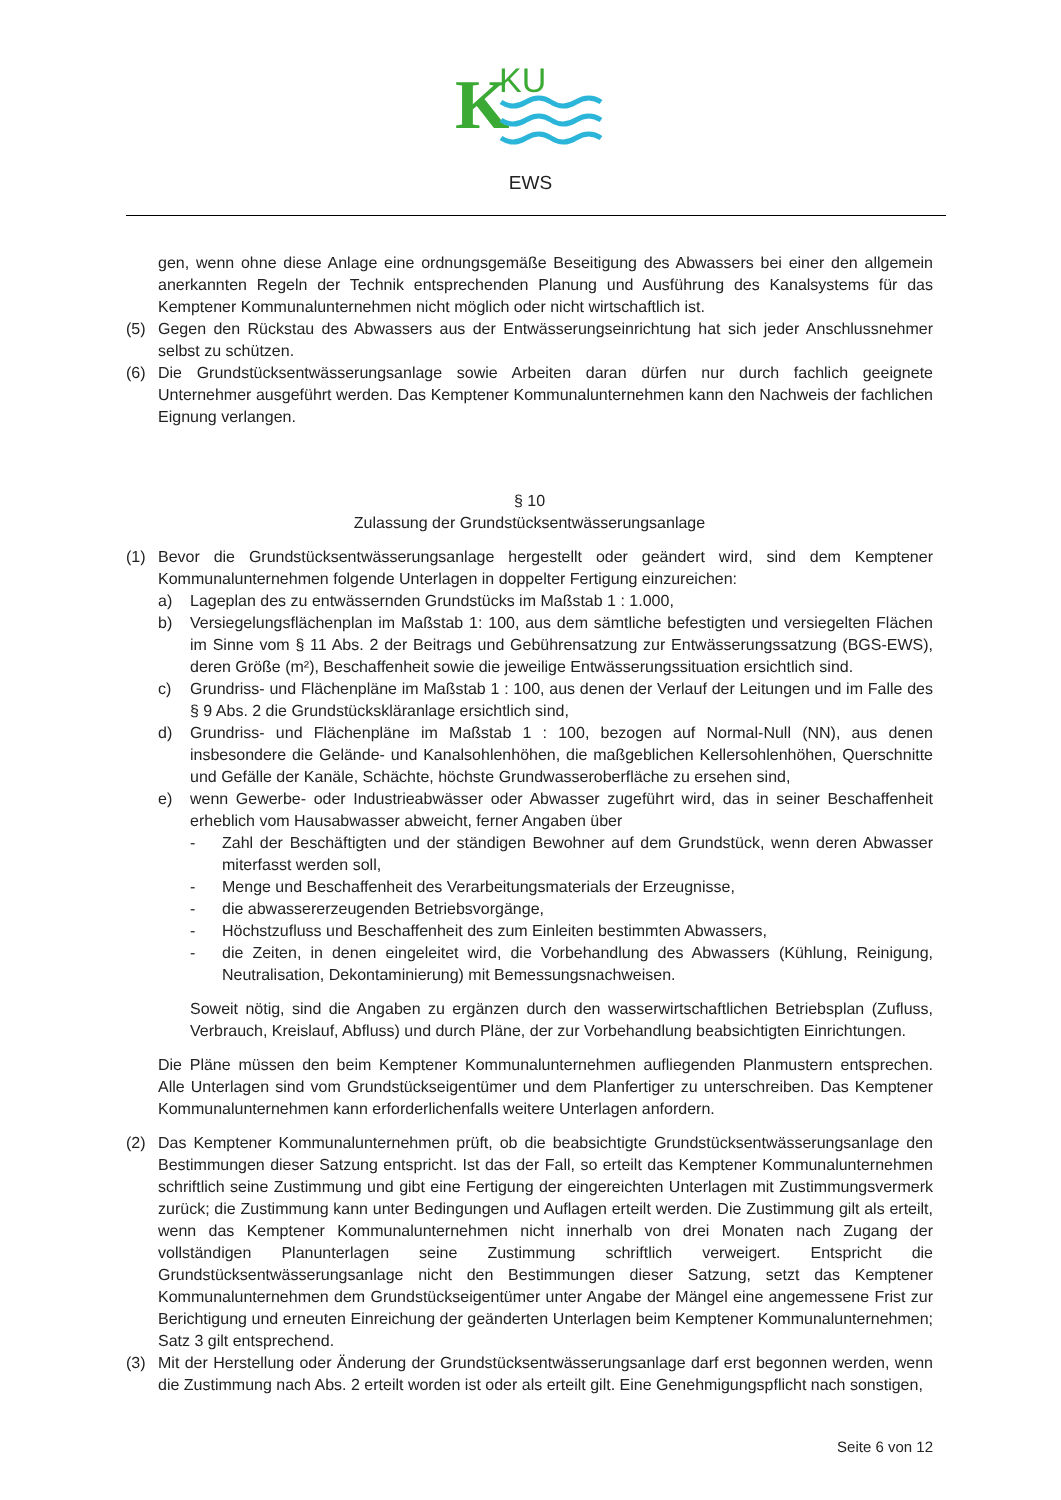K
KU
EWS
gen, wenn ohne diese Anlage eine ordnungsgemäße Beseitigung des Abwassers bei einer den allgemein anerkannten Regeln der Technik entsprechenden Planung und Ausführung des Kanalsystems für das Kemptener Kommunalunternehmen nicht möglich oder nicht wirtschaftlich ist.
(5) Gegen den Rückstau des Abwassers aus der Entwässerungseinrichtung hat sich jeder Anschlussnehmer selbst zu schützen.
(6) Die Grundstücksentwässerungsanlage sowie Arbeiten daran dürfen nur durch fachlich geeignete Unternehmer ausgeführt werden. Das Kemptener Kommunalunternehmen kann den Nachweis der fachlichen Eignung verlangen.
§ 10
Zulassung der Grundstücksentwässerungsanlage
(1) Bevor die Grundstücksentwässerungsanlage hergestellt oder geändert wird, sind dem Kemptener Kommunalunternehmen folgende Unterlagen in doppelter Fertigung einzureichen:
a) Lageplan des zu entwässernden Grundstücks im Maßstab 1 : 1.000,
b) Versiegelungsflächenplan im Maßstab 1: 100, aus dem sämtliche befestigten und versiegelten Flächen im Sinne vom § 11 Abs. 2 der Beitrags und Gebührensatzung zur Entwässerungssatzung (BGS-EWS), deren Größe (m²), Beschaffenheit sowie die jeweilige Entwässerungssituation ersichtlich sind.
c) Grundriss- und Flächenpläne im Maßstab 1 : 100, aus denen der Verlauf der Leitungen und im Falle des § 9 Abs. 2 die Grundstückskläranlage ersichtlich sind,
d) Grundriss- und Flächenpläne im Maßstab 1 : 100, bezogen auf Normal-Null (NN), aus denen insbesondere die Gelände- und Kanalsohlenhöhen, die maßgeblichen Kellersohlenhöhen, Querschnitte und Gefälle der Kanäle, Schächte, höchste Grundwasseroberfläche zu ersehen sind,
e) wenn Gewerbe- oder Industrieabwässer oder Abwasser zugeführt wird, das in seiner Beschaffenheit erheblich vom Hausabwasser abweicht, ferner Angaben über
- Zahl der Beschäftigten und der ständigen Bewohner auf dem Grundstück, wenn deren Abwasser miterfasst werden soll,
- Menge und Beschaffenheit des Verarbeitungsmaterials der Erzeugnisse,
- die abwassererzeugenden Betriebsvorgänge,
- Höchstzufluss und Beschaffenheit des zum Einleiten bestimmten Abwassers,
- die Zeiten, in denen eingeleitet wird, die Vorbehandlung des Abwassers (Kühlung, Reinigung, Neutralisation, Dekontaminierung) mit Bemessungsnachweisen.
Soweit nötig, sind die Angaben zu ergänzen durch den wasserwirtschaftlichen Betriebsplan (Zufluss, Verbrauch, Kreislauf, Abfluss) und durch Pläne, der zur Vorbehandlung beabsichtigten Einrichtungen.
Die Pläne müssen den beim Kemptener Kommunalunternehmen aufliegenden Planmustern entsprechen. Alle Unterlagen sind vom Grundstückseigentümer und dem Planfertiger zu unterschreiben. Das Kemptener Kommunalunternehmen kann erforderlichenfalls weitere Unterlagen anfordern.
(2) Das Kemptener Kommunalunternehmen prüft, ob die beabsichtigte Grundstücksentwässerungsanlage den Bestimmungen dieser Satzung entspricht. Ist das der Fall, so erteilt das Kemptener Kommunalunternehmen schriftlich seine Zustimmung und gibt eine Fertigung der eingereichten Unterlagen mit Zustimmungsvermerk zurück; die Zustimmung kann unter Bedingungen und Auflagen erteilt werden. Die Zustimmung gilt als erteilt, wenn das Kemptener Kommunalunternehmen nicht innerhalb von drei Monaten nach Zugang der vollständigen Planunterlagen seine Zustimmung schriftlich verweigert. Entspricht die Grundstücksentwässerungsanlage nicht den Bestimmungen dieser Satzung, setzt das Kemptener Kommunalunternehmen dem Grundstückseigentümer unter Angabe der Mängel eine angemessene Frist zur Berichtigung und erneuten Einreichung der geänderten Unterlagen beim Kemptener Kommunalunternehmen; Satz 3 gilt entsprechend.
(3) Mit der Herstellung oder Änderung der Grundstücksentwässerungsanlage darf erst begonnen werden, wenn die Zustimmung nach Abs. 2 erteilt worden ist oder als erteilt gilt. Eine Genehmigungspflicht nach sonstigen,
Seite 6 von 12